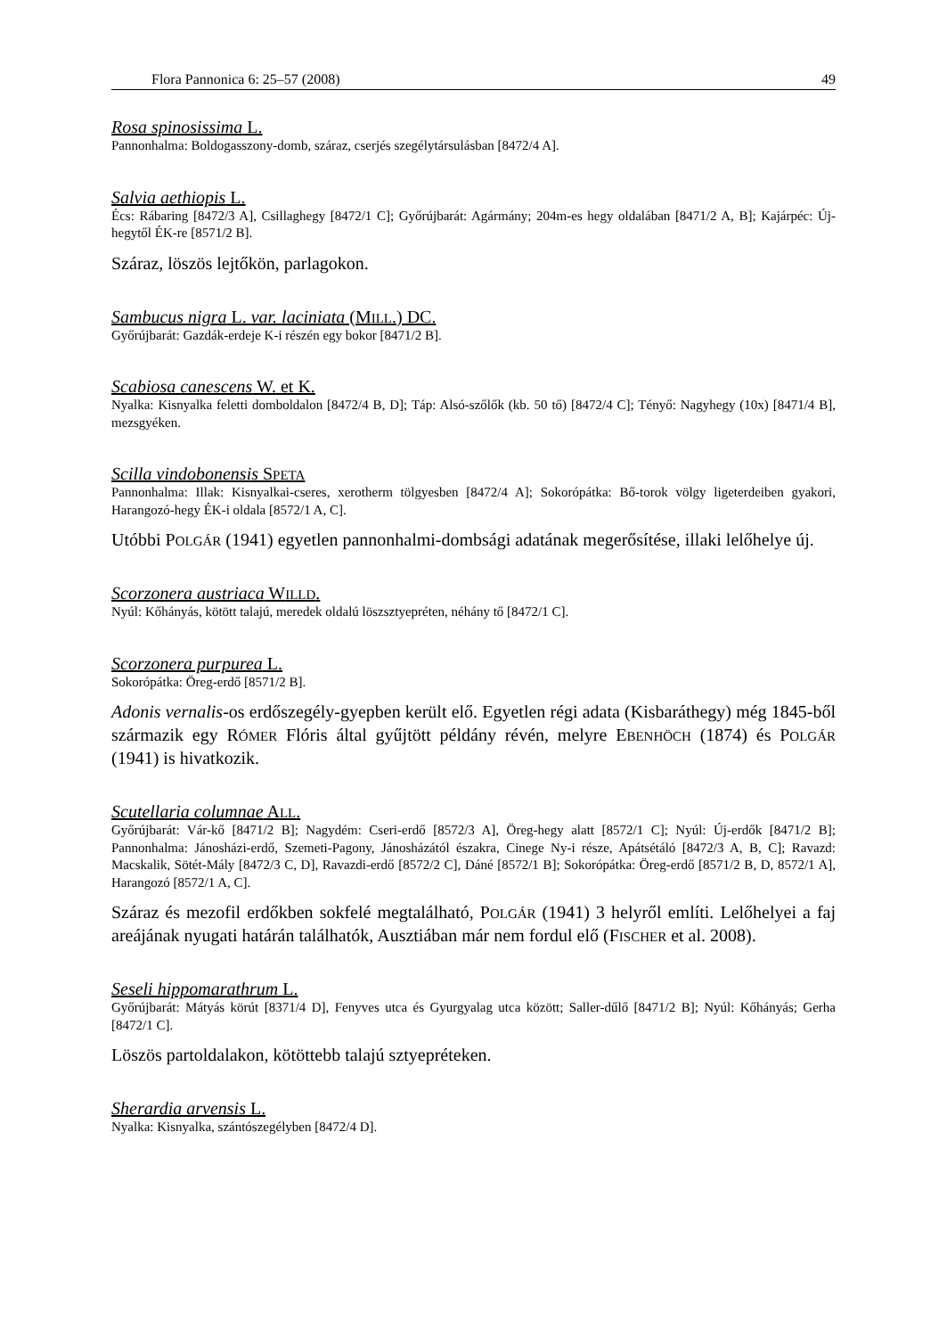Flora Pannonica 6: 25–57 (2008) 49
Rosa spinosissima L.
Pannonhalma: Boldogasszony-domb, száraz, cserjés szegélytársulásban [8472/4 A].
Salvia aethiopis L.
Écs: Rábaring [8472/3 A], Csillaghegy [8472/1 C]; Győrújbarát: Agármány; 204m-es hegy oldalában [8471/2 A, B]; Kajárpéc: Új-hegytől ÉK-re [8571/2 B].
Száraz, löszös lejtőkön, parlagokon.
Sambucus nigra L. var. laciniata (MILL.) DC.
Győrújbarát: Gazdák-erdeje K-i részén egy bokor [8471/2 B].
Scabiosa canescens W. et K.
Nyalka: Kisnyalka feletti domboldalon [8472/4 B, D]; Táp: Alsó-szőlők (kb. 50 tő) [8472/4 C]; Tényő: Nagyhegy (10x) [8471/4 B], mezsgyéken.
Scilla vindobonensis SPETA
Pannonhalma: Illak: Kisnyalkai-cseres, xerotherm tölgyesben [8472/4 A]; Sokorópátka: Bő-torok völgy ligeterdeiben gyakori, Harangozó-hegy ÉK-i oldala [8572/1 A, C].
Utóbbi POLGÁR (1941) egyetlen pannonhalmi-dombsági adatának megerősítése, illaki lelőhelye új.
Scorzonera austriaca WILLD.
Nyúl: Kőhányás, kötött talajú, meredek oldalú löszsztyepréten, néhány tő [8472/1 C].
Scorzonera purpurea L.
Sokorópátka: Öreg-erdő [8571/2 B].
Adonis vernalis-os erdőszegély-gyepben került elő. Egyetlen régi adata (Kisbaráthegy) még 1845-ből származik egy RÓMER Flóris által gyűjtött példány révén, melyre EBENHÖCH (1874) és POLGÁR (1941) is hivatkozik.
Scutellaria columnae ALL.
Győrújbarát: Vár-kő [8471/2 B]; Nagydém: Cseri-erdő [8572/3 A], Öreg-hegy alatt [8572/1 C]; Nyúl: Új-erdők [8471/2 B]; Pannonhalma: Jánosházi-erdő, Szemeti-Pagony, Jánosházától északra, Cinege Ny-i része, Apátsétáló [8472/3 A, B, C]; Ravazd: Macskalik, Sötét-Mály [8472/3 C, D], Ravazdi-erdő [8572/2 C], Dáné [8572/1 B]; Sokorópátka: Öreg-erdő [8571/2 B, D, 8572/1 A], Harangozó [8572/1 A, C].
Száraz és mezofil erdőkben sokfelé megtalálható, POLGÁR (1941) 3 helyről említi. Lelőhelyei a faj areájának nyugati határán találhatók, Ausztiában már nem fordul elő (FISCHER et al. 2008).
Seseli hippomarathrum L.
Győrújbarát: Mátyás körút [8371/4 D], Fenyves utca és Gyurgyalag utca között; Saller-dűlő [8471/2 B]; Nyúl: Kőhányás; Gerha [8472/1 C].
Löszös partoldalakon, kötöttebb talajú sztyepréteken.
Sherardia arvensis L.
Nyalka: Kisnyalka, szántószegélyben [8472/4 D].